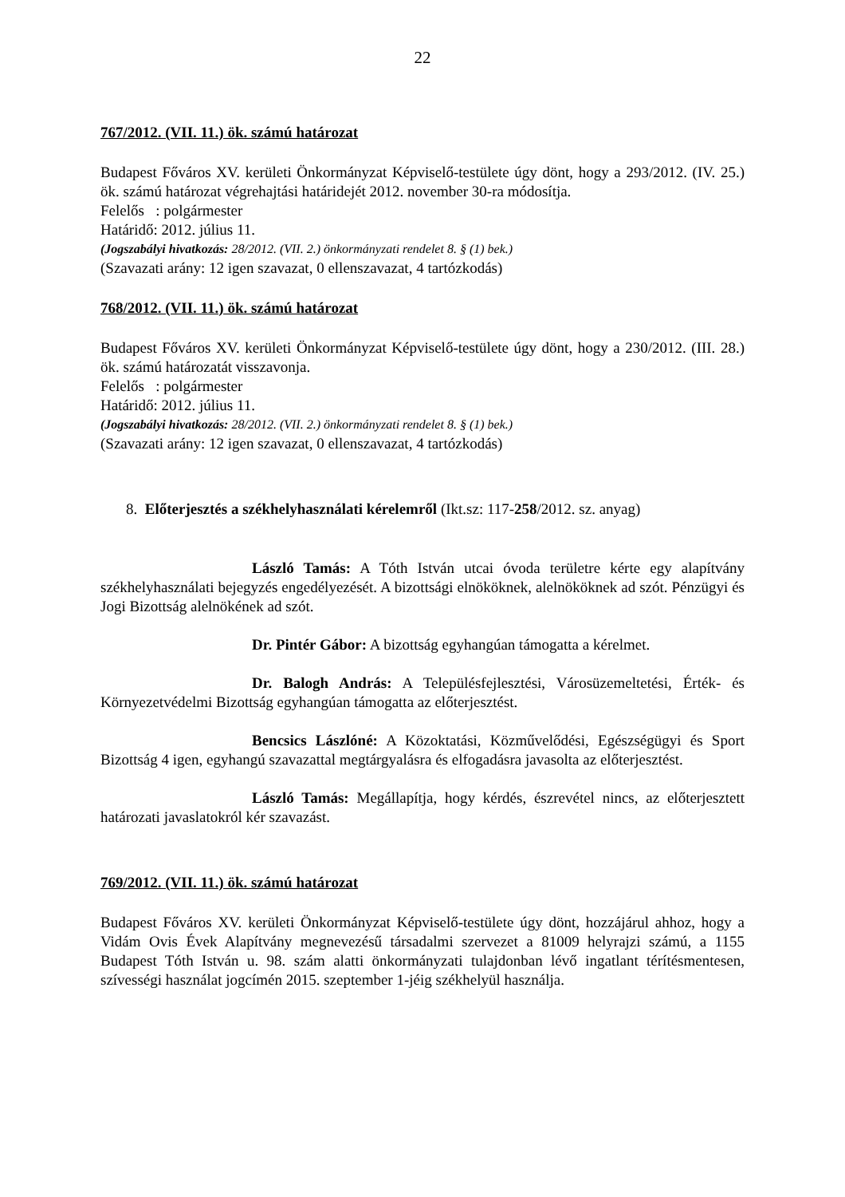22
767/2012. (VII. 11.) ök. számú határozat
Budapest Főváros XV. kerületi Önkormányzat Képviselő-testülete úgy dönt, hogy a 293/2012. (IV. 25.) ök. számú határozat végrehajtási határidejét 2012. november 30-ra módosítja.
Felelős : polgármester
Határidő: 2012. július 11.
(Jogszabályi hivatkozás: 28/2012. (VII. 2.) önkormányzati rendelet 8. § (1) bek.)
(Szavazati arány: 12 igen szavazat, 0 ellenszavazat, 4 tartózkodás)
768/2012. (VII. 11.) ök. számú határozat
Budapest Főváros XV. kerületi Önkormányzat Képviselő-testülete úgy dönt, hogy a 230/2012. (III. 28.) ök. számú határozatát visszavonja.
Felelős : polgármester
Határidő: 2012. július 11.
(Jogszabályi hivatkozás: 28/2012. (VII. 2.) önkormányzati rendelet 8. § (1) bek.)
(Szavazati arány: 12 igen szavazat, 0 ellenszavazat, 4 tartózkodás)
8. Előterjesztés a székhelyhasználati kérelemről (Ikt.sz: 117-258/2012. sz. anyag)
László Tamás: A Tóth István utcai óvoda területre kérte egy alapítvány székhelyhasználati bejegyzés engedélyezését. A bizottsági elnököknek, alelnököknek ad szót. Pénzügyi és Jogi Bizottság alelnökének ad szót.
Dr. Pintér Gábor: A bizottság egyhangúan támogatta a kérelmet.
Dr. Balogh András: A Településfejlesztési, Városüzemeltetési, Érték- és Környezetvédelmi Bizottság egyhangúan támogatta az előterjesztést.
Bencsics Lászlóné: A Közoktatási, Közművelődési, Egészségügyi és Sport Bizottság 4 igen, egyhangú szavazattal megtárgyalásra és elfogadásra javasolta az előterjesztést.
László Tamás: Megállapítja, hogy kérdés, észrevétel nincs, az előterjesztett határozati javaslatokról kér szavazást.
769/2012. (VII. 11.) ök. számú határozat
Budapest Főváros XV. kerületi Önkormányzat Képviselő-testülete úgy dönt, hozzájárul ahhoz, hogy a Vidám Ovis Évek Alapítvány megnevezésű társadalmi szervezet a 81009 helyrajzi számú, a 1155 Budapest Tóth István u. 98. szám alatti önkormányzati tulajdonban lévő ingatlant térítésmentesen, szívességi használat jogcímén 2015. szeptember 1-jéig székhelyül használja.